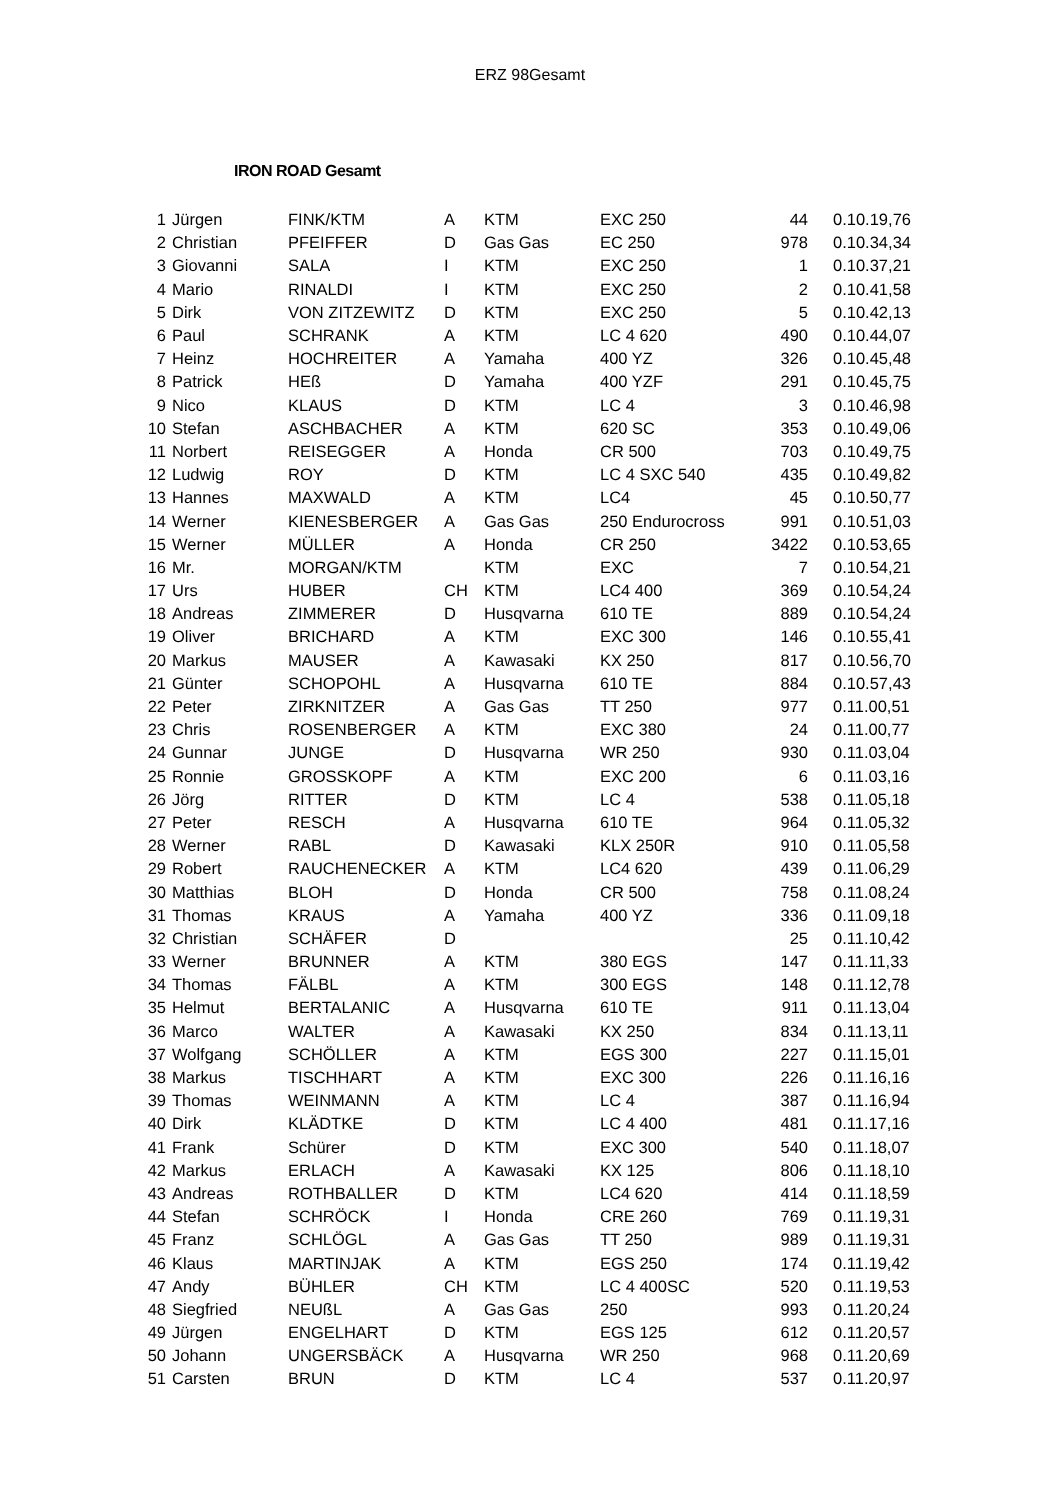ERZ 98Gesamt
IRON ROAD Gesamt
| 1 | Jürgen | FINK/KTM | A | KTM | EXC 250 | 44 | 0.10.19,76 |
| 2 | Christian | PFEIFFER | D | Gas Gas | EC 250 | 978 | 0.10.34,34 |
| 3 | Giovanni | SALA | I | KTM | EXC 250 | 1 | 0.10.37,21 |
| 4 | Mario | RINALDI | I | KTM | EXC 250 | 2 | 0.10.41,58 |
| 5 | Dirk | VON ZITZEWITZ | D | KTM | EXC 250 | 5 | 0.10.42,13 |
| 6 | Paul | SCHRANK | A | KTM | LC 4 620 | 490 | 0.10.44,07 |
| 7 | Heinz | HOCHREITER | A | Yamaha | 400 YZ | 326 | 0.10.45,48 |
| 8 | Patrick | HEß | D | Yamaha | 400 YZF | 291 | 0.10.45,75 |
| 9 | Nico | KLAUS | D | KTM | LC 4 | 3 | 0.10.46,98 |
| 10 | Stefan | ASCHBACHER | A | KTM | 620 SC | 353 | 0.10.49,06 |
| 11 | Norbert | REISEGGER | A | Honda | CR 500 | 703 | 0.10.49,75 |
| 12 | Ludwig | ROY | D | KTM | LC 4 SXC 540 | 435 | 0.10.49,82 |
| 13 | Hannes | MAXWALD | A | KTM | LC4 | 45 | 0.10.50,77 |
| 14 | Werner | KIENESBERGER | A | Gas Gas | 250 Endurocross | 991 | 0.10.51,03 |
| 15 | Werner | MÜLLER | A | Honda | CR 250 | 3422 | 0.10.53,65 |
| 16 | Mr. | MORGAN/KTM | | KTM | EXC | 7 | 0.10.54,21 |
| 17 | Urs | HUBER | CH | KTM | LC4 400 | 369 | 0.10.54,24 |
| 18 | Andreas | ZIMMERER | D | Husqvarna | 610 TE | 889 | 0.10.54,24 |
| 19 | Oliver | BRICHARD | A | KTM | EXC 300 | 146 | 0.10.55,41 |
| 20 | Markus | MAUSER | A | Kawasaki | KX 250 | 817 | 0.10.56,70 |
| 21 | Günter | SCHOPOHL | A | Husqvarna | 610 TE | 884 | 0.10.57,43 |
| 22 | Peter | ZIRKNITZER | A | Gas Gas | TT 250 | 977 | 0.11.00,51 |
| 23 | Chris | ROSENBERGER | A | KTM | EXC 380 | 24 | 0.11.00,77 |
| 24 | Gunnar | JUNGE | D | Husqvarna | WR 250 | 930 | 0.11.03,04 |
| 25 | Ronnie | GROSSKOPF | A | KTM | EXC 200 | 6 | 0.11.03,16 |
| 26 | Jörg | RITTER | D | KTM | LC 4 | 538 | 0.11.05,18 |
| 27 | Peter | RESCH | A | Husqvarna | 610 TE | 964 | 0.11.05,32 |
| 28 | Werner | RABL | D | Kawasaki | KLX 250R | 910 | 0.11.05,58 |
| 29 | Robert | RAUCHENECKER | A | KTM | LC4 620 | 439 | 0.11.06,29 |
| 30 | Matthias | BLOH | D | Honda | CR 500 | 758 | 0.11.08,24 |
| 31 | Thomas | KRAUS | A | Yamaha | 400 YZ | 336 | 0.11.09,18 |
| 32 | Christian | SCHÄFER | D | | | 25 | 0.11.10,42 |
| 33 | Werner | BRUNNER | A | KTM | 380 EGS | 147 | 0.11.11,33 |
| 34 | Thomas | FÄLBL | A | KTM | 300 EGS | 148 | 0.11.12,78 |
| 35 | Helmut | BERTALANIC | A | Husqvarna | 610 TE | 911 | 0.11.13,04 |
| 36 | Marco | WALTER | A | Kawasaki | KX 250 | 834 | 0.11.13,11 |
| 37 | Wolfgang | SCHÖLLER | A | KTM | EGS 300 | 227 | 0.11.15,01 |
| 38 | Markus | TISCHHART | A | KTM | EXC 300 | 226 | 0.11.16,16 |
| 39 | Thomas | WEINMANN | A | KTM | LC 4 | 387 | 0.11.16,94 |
| 40 | Dirk | KLÄDTKE | D | KTM | LC 4 400 | 481 | 0.11.17,16 |
| 41 | Frank | Schürer | D | KTM | EXC 300 | 540 | 0.11.18,07 |
| 42 | Markus | ERLACH | A | Kawasaki | KX 125 | 806 | 0.11.18,10 |
| 43 | Andreas | ROTHBALLER | D | KTM | LC4 620 | 414 | 0.11.18,59 |
| 44 | Stefan | SCHRÖCK | I | Honda | CRE 260 | 769 | 0.11.19,31 |
| 45 | Franz | SCHLÖGL | A | Gas Gas | TT 250 | 989 | 0.11.19,31 |
| 46 | Klaus | MARTINJAK | A | KTM | EGS 250 | 174 | 0.11.19,42 |
| 47 | Andy | BÜHLER | CH | KTM | LC 4 400SC | 520 | 0.11.19,53 |
| 48 | Siegfried | NEUßL | A | Gas Gas | 250 | 993 | 0.11.20,24 |
| 49 | Jürgen | ENGELHART | D | KTM | EGS 125 | 612 | 0.11.20,57 |
| 50 | Johann | UNGERSBÄCK | A | Husqvarna | WR 250 | 968 | 0.11.20,69 |
| 51 | Carsten | BRUN | D | KTM | LC 4 | 537 | 0.11.20,97 |